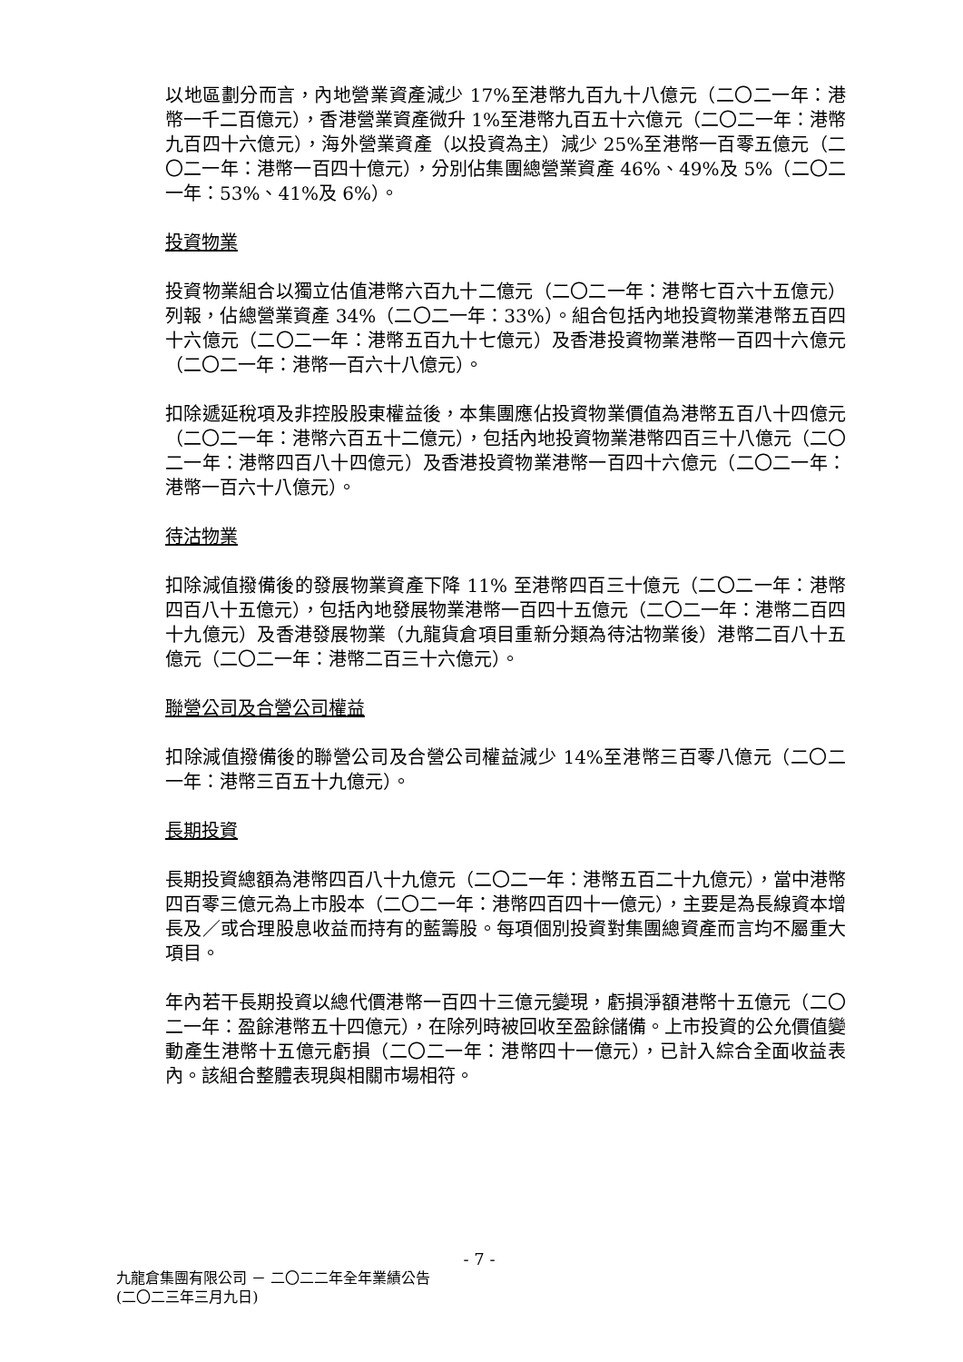以地區劃分而言，內地營業資產減少 17%至港幣九百九十八億元（二〇二一年：港幣一千二百億元），香港營業資產微升 1%至港幣九百五十六億元（二〇二一年：港幣九百四十六億元），海外營業資產（以投資為主）減少 25%至港幣一百零五億元（二〇二一年：港幣一百四十億元），分別佔集團總營業資產 46%、49%及 5%（二〇二一年：53%、41%及 6%）。
投資物業
投資物業組合以獨立估值港幣六百九十二億元（二〇二一年：港幣七百六十五億元）列報，佔總營業資產 34%（二〇二一年：33%）。組合包括內地投資物業港幣五百四十六億元（二〇二一年：港幣五百九十七億元）及香港投資物業港幣一百四十六億元（二〇二一年：港幣一百六十八億元）。
扣除遞延稅項及非控股股東權益後，本集團應佔投資物業價值為港幣五百八十四億元（二〇二一年：港幣六百五十二億元），包括內地投資物業港幣四百三十八億元（二〇二一年：港幣四百八十四億元）及香港投資物業港幣一百四十六億元（二〇二一年：港幣一百六十八億元）。
待沽物業
扣除減值撥備後的發展物業資產下降 11% 至港幣四百三十億元（二〇二一年：港幣四百八十五億元），包括內地發展物業港幣一百四十五億元（二〇二一年：港幣二百四十九億元）及香港發展物業（九龍貨倉項目重新分類為待沽物業後）港幣二百八十五億元（二〇二一年：港幣二百三十六億元）。
聯營公司及合營公司權益
扣除減值撥備後的聯營公司及合營公司權益減少 14%至港幣三百零八億元（二〇二一年：港幣三百五十九億元）。
長期投資
長期投資總額為港幣四百八十九億元（二〇二一年：港幣五百二十九億元），當中港幣四百零三億元為上市股本（二〇二一年：港幣四百四十一億元），主要是為長線資本增長及／或合理股息收益而持有的藍籌股。每項個別投資對集團總資產而言均不屬重大項目。
年內若干長期投資以總代價港幣一百四十三億元變現，虧損淨額港幣十五億元（二〇二一年：盈餘港幣五十四億元），在除列時被回收至盈餘儲備。上市投資的公允價值變動產生港幣十五億元虧損（二〇二一年：港幣四十一億元），已計入綜合全面收益表內。該組合整體表現與相關市場相符。
- 7 -
九龍倉集團有限公司 － 二〇二二年全年業績公告
(二〇二三年三月九日)